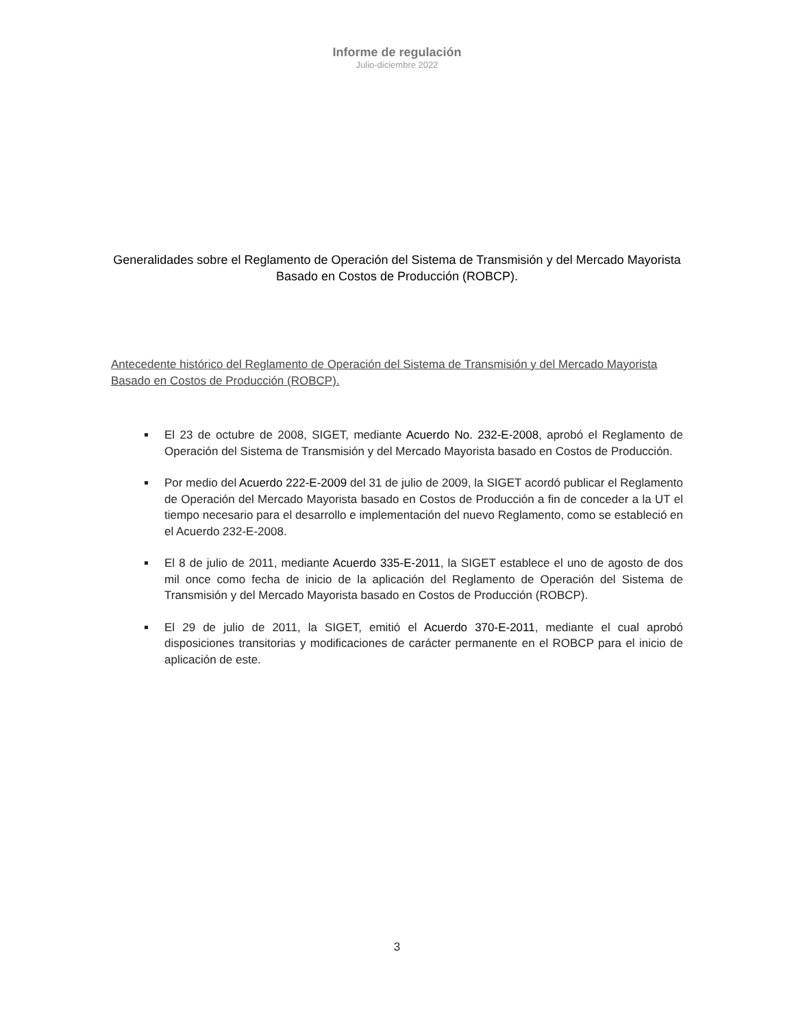Informe de regulación
Julio-diciembre 2022
Generalidades sobre el Reglamento de Operación del Sistema de Transmisión y del Mercado Mayorista Basado en Costos de Producción (ROBCP).
Antecedente histórico del Reglamento de Operación del Sistema de Transmisión y del Mercado Mayorista Basado en Costos de Producción (ROBCP).
El 23 de octubre de 2008, SIGET, mediante Acuerdo No. 232-E-2008, aprobó el Reglamento de Operación del Sistema de Transmisión y del Mercado Mayorista basado en Costos de Producción.
Por medio del Acuerdo 222-E-2009 del 31 de julio de 2009, la SIGET acordó publicar el Reglamento de Operación del Mercado Mayorista basado en Costos de Producción a fin de conceder a la UT el tiempo necesario para el desarrollo e implementación del nuevo Reglamento, como se estableció en el Acuerdo 232-E-2008.
El 8 de julio de 2011, mediante Acuerdo 335-E-2011, la SIGET establece el uno de agosto de dos mil once como fecha de inicio de la aplicación del Reglamento de Operación del Sistema de Transmisión y del Mercado Mayorista basado en Costos de Producción (ROBCP).
El 29 de julio de 2011, la SIGET, emitió el Acuerdo 370-E-2011, mediante el cual aprobó disposiciones transitorias y modificaciones de carácter permanente en el ROBCP para el inicio de aplicación de este.
3